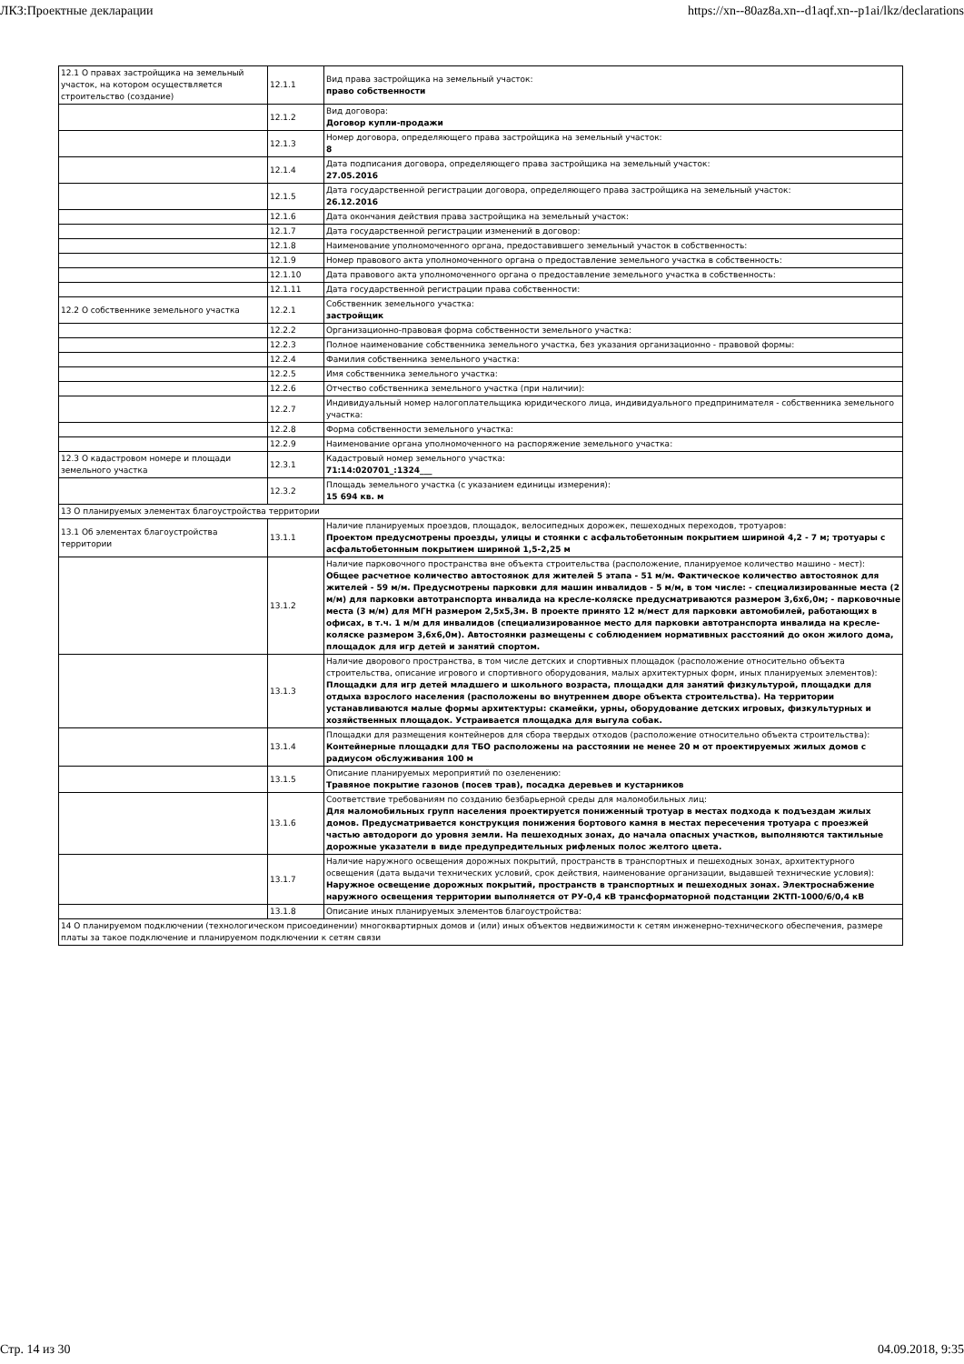ЛКЗ:Проектные декларации https://xn--80az8a.xn--d1aqf.xn--p1ai/lkz/declarations
| 12.1 О правах застройщика на земельный участок, на котором осуществляется строительство (создание) | 12.1.1 | Вид права застройщика на земельный участок: право собственности |
| | 12.1.2 | Вид договора: Договор купли-продажи |
| | 12.1.3 | Номер договора, определяющего права застройщика на земельный участок: 8 |
| | 12.1.4 | Дата подписания договора, определяющего права застройщика на земельный участок: 27.05.2016 |
| | 12.1.5 | Дата государственной регистрации договора, определяющего права застройщика на земельный участок: 26.12.2016 |
| | 12.1.6 | Дата окончания действия права застройщика на земельный участок: |
| | 12.1.7 | Дата государственной регистрации изменений в договор: |
| | 12.1.8 | Наименование уполномоченного органа, предоставившего земельный участок в собственность: |
| | 12.1.9 | Номер правового акта уполномоченного органа о предоставление земельного участка в собственность: |
| | 12.1.10 | Дата правового акта уполномоченного органа о предоставление земельного участка в собственность: |
| | 12.1.11 | Дата государственной регистрации права собственности: |
| 12.2 О собственнике земельного участка | 12.2.1 | Собственник земельного участка: застройщик |
| | 12.2.2 | Организационно-правовая форма собственности земельного участка: |
| | 12.2.3 | Полное наименование собственника земельного участка, без указания организационно - правовой формы: |
| | 12.2.4 | Фамилия собственника земельного участка: |
| | 12.2.5 | Имя собственника земельного участка: |
| | 12.2.6 | Отчество собственника земельного участка (при наличии): |
| | 12.2.7 | Индивидуальный номер налогоплательщика юридического лица, индивидуального предпринимателя - собственника земельного участка: |
| | 12.2.8 | Форма собственности земельного участка: |
| | 12.2.9 | Наименование органа уполномоченного на распоряжение земельного участка: |
| 12.3 О кадастровом номере и площади земельного участка | 12.3.1 | Кадастровый номер земельного участка: 71:14:020701_:1324___ |
| | 12.3.2 | Площадь земельного участка (с указанием единицы измерения): 15 694 кв. м |
| 13 О планируемых элементах благоустройства территории | | |
| 13.1 Об элементах благоустройства территории | 13.1.1 | Наличие планируемых проездов, площадок, велосипедных дорожек, пешеходных переходов, тротуаров: Проектом предусмотрены проезды, улицы и стоянки с асфальтобетонным покрытием шириной 4,2 - 7 м; тротуары с асфальтобетонным покрытием шириной 1,5-2,25 м |
| | 13.1.2 | Наличие парковочного пространства вне объекта строительства (расположение, планируемое количество машино - мест): Общее расчетное количество автостоянок для жителей 5 этапа - 51 м/м. Фактическое количество автостоянок для жителей - 59 м/м. Предусмотрены парковки для машин инвалидов - 5 м/м, в том числе: - специализированные места (2 м/м) для парковки автотранспорта инвалида на кресле-коляске предусматриваются размером 3,6х6,0м; - парковочные места (3 м/м) для МГН размером 2,5х5,3м. В проекте принято 12 м/мест для парковки автомобилей, работающих в офисах, в т.ч. 1 м/м для инвалидов (специализированное место для парковки автотранспорта инвалида на кресле-коляске размером 3,6х6,0м). Автостоянки размещены с соблюдением нормативных расстояний до окон жилого дома, площадок для игр детей и занятий спортом. |
| | 13.1.3 | Наличие дворового пространства, в том числе детских и спортивных площадок (расположение относительно объекта строительства, описание игрового и спортивного оборудования, малых архитектурных форм, иных планируемых элементов): Площадки для игр детей младшего и школьного возраста, площадки для занятий физкультурой, площадки для отдыха взрослого населения (расположены во внутреннем дворе объекта строительства). На территории устанавливаются малые формы архитектуры: скамейки, урны, оборудование детских игровых, физкультурных и хозяйственных площадок. Устраивается площадка для выгула собак. |
| | 13.1.4 | Площадки для размещения контейнеров для сбора твердых отходов (расположение относительно объекта строительства): Контейнерные площадки для ТБО расположены на расстоянии не менее 20 м от проектируемых жилых домов с радиусом обслуживания 100 м |
| | 13.1.5 | Описание планируемых мероприятий по озеленению: Травяное покрытие газонов (посев трав), посадка деревьев и кустарников |
| | 13.1.6 | Соответствие требованиям по созданию безбарьерной среды для маломобильных лиц: Для маломобильных групп населения проектируется пониженный тротуар в местах подхода к подъездам жилых домов. Предусматривается конструкция понижения бортового камня в местах пересечения тротуара с проезжей частью автодороги до уровня земли. На пешеходных зонах, до начала опасных участков, выполняются тактильные дорожные указатели в виде предупредительных рифленых полос желтого цвета. |
| | 13.1.7 | Наличие наружного освещения дорожных покрытий, пространств в транспортных и пешеходных зонах, архитектурного освещения (дата выдачи технических условий, срок действия, наименование организации, выдавшей технические условия): Наружное освещение дорожных покрытий, пространств в транспортных и пешеходных зонах. Электроснабжение наружного освещения территории выполняется от РУ-0,4 кВ трансформаторной подстанции 2КТП-1000/6/0,4 кВ |
| | 13.1.8 | Описание иных планируемых элементов благоустройства: |
| 14 О планируемом подключении (технологическом присоединении) многоквартирных домов и (или) иных объектов недвижимости к сетям инженерно-технического обеспечения, размере платы за такое подключение и планируемом подключении к сетям связи | | |
Стр. 14 из 30 04.09.2018, 9:35